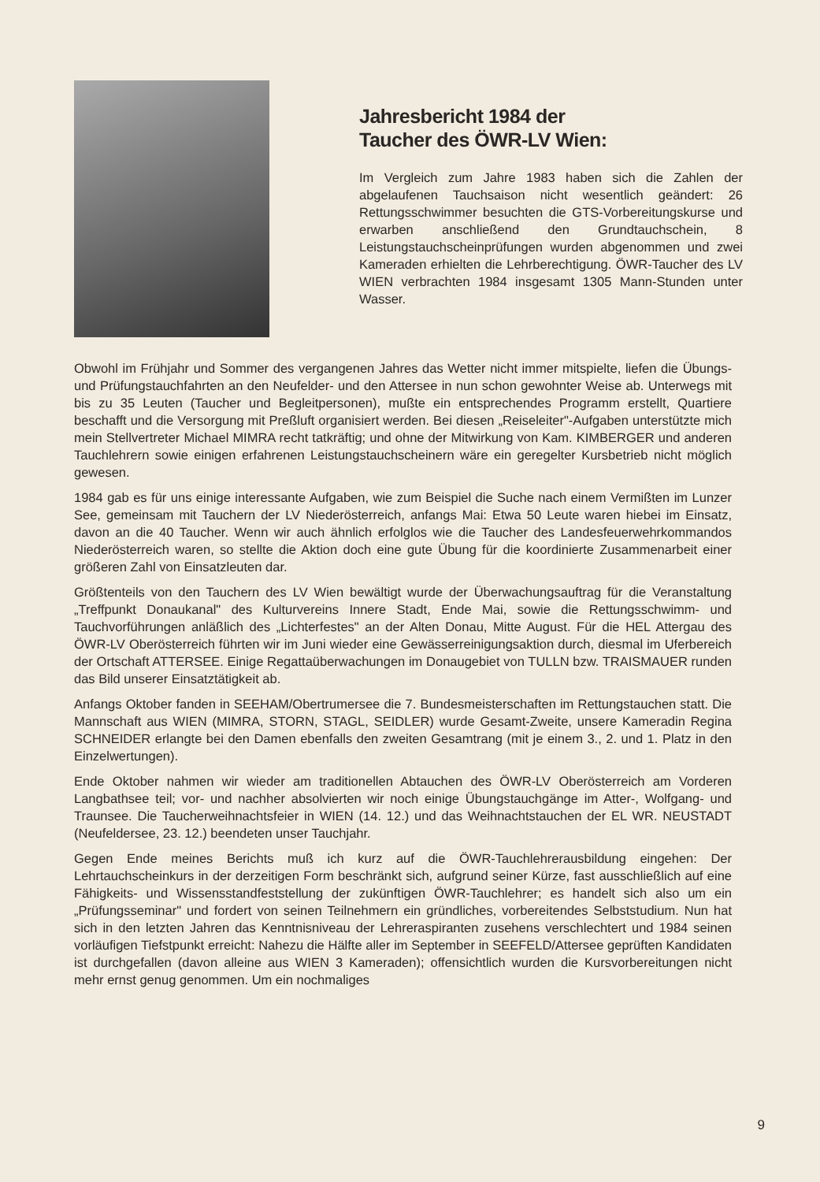Jahresbericht 1984 der
Taucher des ÖWR-LV Wien:
Im Vergleich zum Jahre 1983 haben sich die Zahlen der abgelaufenen Tauchsaison nicht wesentlich geändert: 26 Rettungsschwimmer besuchten die GTS-Vorbereitungskurse und erwarben anschließend den Grundtauchschein, 8 Leistungstauchscheinprüfungen wurden abgenommen und zwei Kameraden erhielten die Lehrberechtigung. ÖWR-Taucher des LV WIEN verbrachten 1984 insgesamt 1305 Mann-Stunden unter Wasser.
Obwohl im Frühjahr und Sommer des vergangenen Jahres das Wetter nicht immer mitspielte, liefen die Übungs- und Prüfungstauchfahrten an den Neufelder- und den Attersee in nun schon gewohnter Weise ab. Unterwegs mit bis zu 35 Leuten (Taucher und Begleitpersonen), mußte ein entsprechendes Programm erstellt, Quartiere beschafft und die Versorgung mit Preßluft organisiert werden. Bei diesen „Reiseleiter"-Aufgaben unterstützte mich mein Stellvertreter Michael MIMRA recht tatkräftig; und ohne der Mitwirkung von Kam. KIMBERGER und anderen Tauchlehrern sowie einigen erfahrenen Leistungstauchscheinern wäre ein geregelter Kursbetrieb nicht möglich gewesen.
1984 gab es für uns einige interessante Aufgaben, wie zum Beispiel die Suche nach einem Vermißten im Lunzer See, gemeinsam mit Tauchern der LV Niederösterreich, anfangs Mai: Etwa 50 Leute waren hiebei im Einsatz, davon an die 40 Taucher. Wenn wir auch ähnlich erfolglos wie die Taucher des Landesfeuerwehrkommandos Niederösterreich waren, so stellte die Aktion doch eine gute Übung für die koordinierte Zusammenarbeit einer größeren Zahl von Einsatzleuten dar.
Größtenteils von den Tauchern des LV Wien bewältigt wurde der Überwachungsauftrag für die Veranstaltung „Treffpunkt Donaukanal" des Kulturvereins Innere Stadt, Ende Mai, sowie die Rettungsschwimm- und Tauchvorführungen anläßlich des „Lichterfestes" an der Alten Donau, Mitte August. Für die HEL Attergau des ÖWR-LV Oberösterreich führten wir im Juni wieder eine Gewässerreinigungsaktion durch, diesmal im Uferbereich der Ortschaft ATTERSEE. Einige Regattaüberwachungen im Donaugebiet von TULLN bzw. TRAISMAUER runden das Bild unserer Einsatztätigkeit ab.
Anfangs Oktober fanden in SEEHAM/Obertrumersee die 7. Bundesmeisterschaften im Rettungstauchen statt. Die Mannschaft aus WIEN (MIMRA, STORN, STAGL, SEIDLER) wurde Gesamt-Zweite, unsere Kameradin Regina SCHNEIDER erlangte bei den Damen ebenfalls den zweiten Gesamtrang (mit je einem 3., 2. und 1. Platz in den Einzelwertungen).
Ende Oktober nahmen wir wieder am traditionellen Abtauchen des ÖWR-LV Oberösterreich am Vorderen Langbathsee teil; vor- und nachher absolvierten wir noch einige Übungstauchgänge im Atter-, Wolfgang- und Traunsee. Die Taucherweihnachtsfeier in WIEN (14. 12.) und das Weihnachtstauchen der EL WR. NEUSTADT (Neufeldersee, 23. 12.) beendeten unser Tauchjahr.
Gegen Ende meines Berichts muß ich kurz auf die ÖWR-Tauchlehrerausbildung eingehen: Der Lehrtauchscheinkurs in der derzeitigen Form beschränkt sich, aufgrund seiner Kürze, fast ausschließlich auf eine Fähigkeits- und Wissensstandfeststellung der zukünftigen ÖWR-Tauchlehrer; es handelt sich also um ein „Prüfungsseminar" und fordert von seinen Teilnehmern ein gründliches, vorbereitendes Selbststudium. Nun hat sich in den letzten Jahren das Kenntnisniveau der Lehreraspiranten zusehens verschlechtert und 1984 seinen vorläufigen Tiefstpunkt erreicht: Nahezu die Hälfte aller im September in SEEFELD/Attersee geprüften Kandidaten ist durchgefallen (davon alleine aus WIEN 3 Kameraden); offensichtlich wurden die Kursvorbereitungen nicht mehr ernst genug genommen. Um ein nochmaliges
9